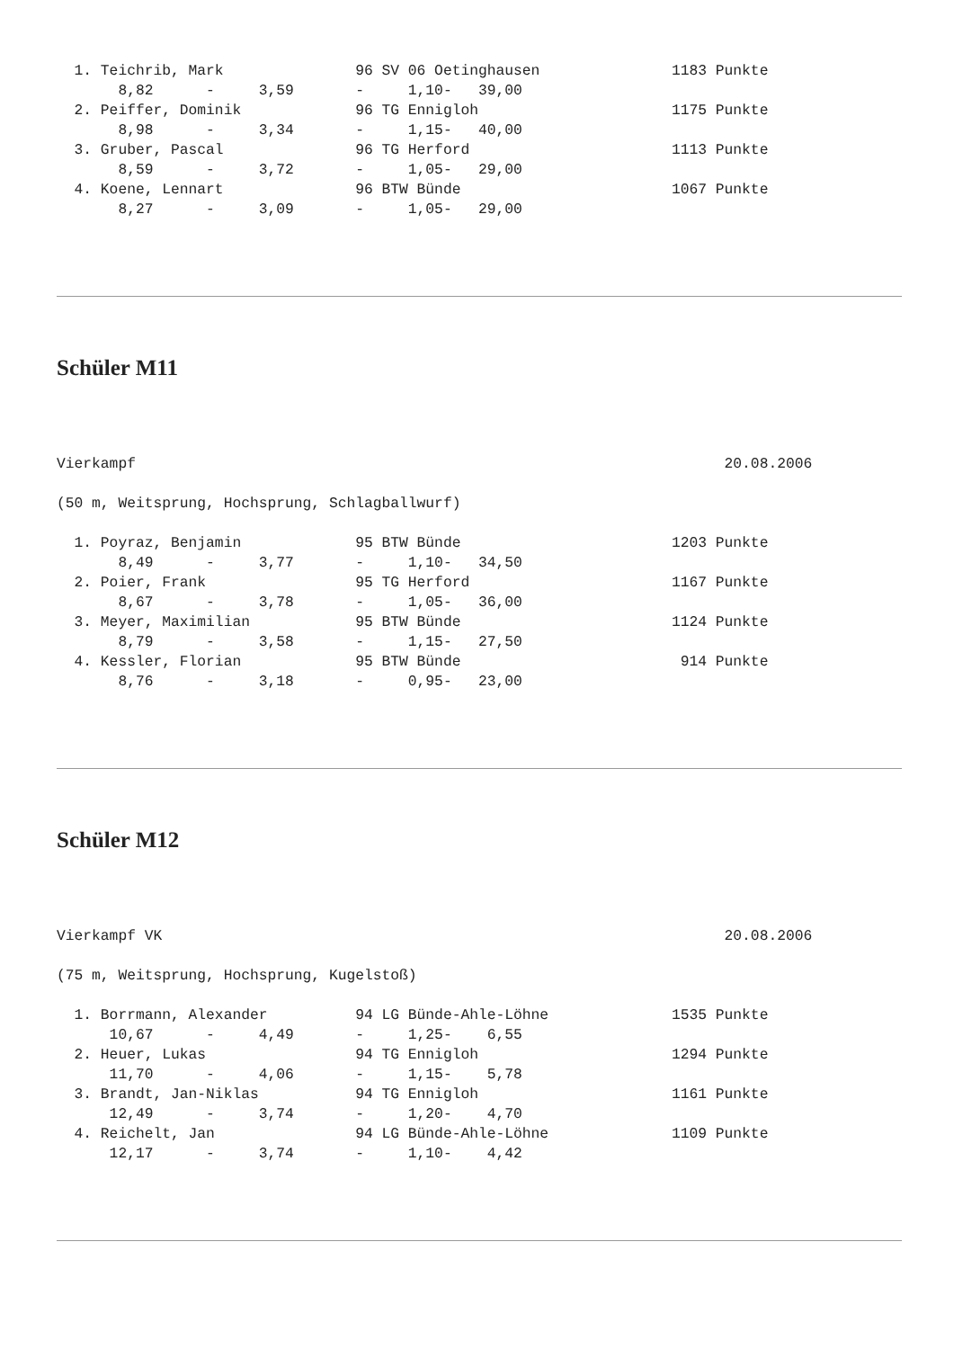1. Teichrib, Mark               96 SV 06 Oetinghausen               1183 Punkte
       8,82      -     3,59       -     1,10-   39,00
  2. Peiffer, Dominik             96 TG Ennigloh                      1175 Punkte
       8,98      -     3,34       -     1,15-   40,00
  3. Gruber, Pascal               96 TG Herford                       1113 Punkte
       8,59      -     3,72       -     1,05-   29,00
  4. Koene, Lennart               96 BTW Bünde                        1067 Punkte
       8,27      -     3,09       -     1,05-   29,00
Schüler M11
Vierkampf                                                                   20.08.2006

(50 m, Weitsprung, Hochsprung, Schlagballwurf)

  1. Poyraz, Benjamin             95 BTW Bünde                        1203 Punkte
       8,49      -     3,77       -     1,10-   34,50
  2. Poier, Frank                 95 TG Herford                       1167 Punkte
       8,67      -     3,78       -     1,05-   36,00
  3. Meyer, Maximilian            95 BTW Bünde                        1124 Punkte
       8,79      -     3,58       -     1,15-   27,50
  4. Kessler, Florian             95 BTW Bünde                         914 Punkte
       8,76      -     3,18       -     0,95-   23,00
Schüler M12
Vierkampf VK                                                                20.08.2006

(75 m, Weitsprung, Hochsprung, Kugelstoß)

  1. Borrmann, Alexander          94 LG Bünde-Ahle-Löhne              1535 Punkte
      10,67      -     4,49       -     1,25-    6,55
  2. Heuer, Lukas                 94 TG Ennigloh                      1294 Punkte
      11,70      -     4,06       -     1,15-    5,78
  3. Brandt, Jan-Niklas           94 TG Ennigloh                      1161 Punkte
      12,49      -     3,74       -     1,20-    4,70
  4. Reichelt, Jan                94 LG Bünde-Ahle-Löhne              1109 Punkte
      12,17      -     3,74       -     1,10-    4,42